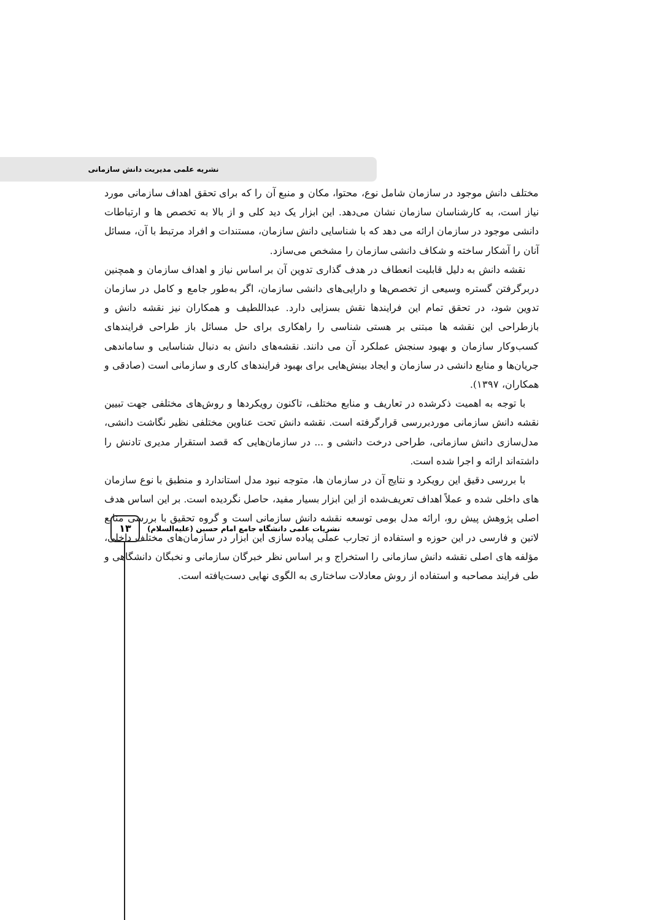نشریه علمی مدیریت دانش سازمانی
مختلف دانش موجود در سازمان شامل نوع، محتوا، مکان و منبع آن را که برای تحقق اهداف سازمانی مورد نیاز است، به کارشناسان سازمان نشان می‌دهد. این ابزار یک دید کلی و از بالا به تخصص ها و ارتباطات دانشی موجود در سازمان ارائه می دهد که با شناسایی دانش سازمان، مستندات و افراد مرتبط با آن، مسائل آنان را آشکار ساخته و شکاف دانشی سازمان را مشخص می‌سازد.
نقشه دانش به دلیل قابلیت انعطاف در هدف گذاری تدوین آن بر اساس نیاز و اهداف سازمان و همچنین دربرگرفتن گستره وسیعی از تخصص‌ها و دارایی‌های دانشی سازمان، اگر به‌طور جامع و کامل در سازمان تدوین شود، در تحقق تمام این فرایندها نقش بسزایی دارد. عبداللطیف و همکاران نیز نقشه دانش و بازطراحی این نقشه ها مبتنی بر هستی شناسی را راهکاری برای حل مسائل باز طراحی فرایندهای کسب‌وکار سازمان و بهبود سنجش عملکرد آن می دانند. نقشه‌های دانش به دنبال شناسایی و ساماندهی جریان‌ها و منابع دانشی در سازمان و ایجاد بینش‌هایی برای بهبود فرایندهای کاری و سازمانی است (صادقی و همکاران، ۱۳۹۷).
با توجه به اهمیت ذکرشده در تعاریف و منابع مختلف، تاکنون رویکردها و روش‌های مختلفی جهت تبیین نقشه دانش سازمانی موردبررسی قرارگرفته است. نقشه دانش تحت عناوین مختلفی نظیر نگاشت دانشی، مدل‌سازی دانش سازمانی، طراحی درخت دانشی و ... در سازمان‌هایی که قصد استقرار مدیری تادنش را داشته‌اند ارائه و اجرا شده است.
با بررسی دقیق این رویکرد و نتایج آن در سازمان ها، متوجه نبود مدل استاندارد و منطبق با نوع سازمان های داخلی شده و عملاً اهداف تعریف‌شده از این ابزار بسیار مفید، حاصل نگردیده است. بر این اساس هدف اصلی پژوهش پیش رو، ارائه مدل بومی توسعه نقشه دانش سازمانی است و گروه تحقیق با بررسی منابع لاتین و فارسی در این حوزه و استفاده از تجارب عملی پیاده سازی این ابزار در سازمان‌های مختلف داخلی، مؤلفه های اصلی نقشه دانش سازمانی را استخراج و بر اساس نظر خبرگان سازمانی و نخبگان دانشگاهی و طی فرایند مصاحبه و استفاده از روش معادلات ساختاری به الگوی نهایی دست‌یافته است.
۱۳
نشریات علمی دانشگاه جامع امام حسین (علیه‌السلام)